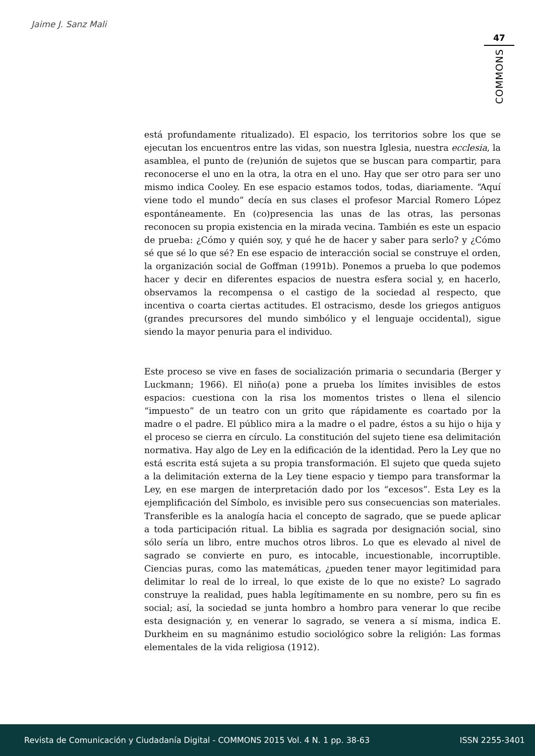Jaime J. Sanz Mali
47
COMMONS
está profundamente ritualizado). El espacio, los territorios sobre los que se ejecutan los encuentros entre las vidas, son nuestra Iglesia, nuestra ecclesia, la asamblea, el punto de (re)unión de sujetos que se buscan para compartir, para reconocerse el uno en la otra, la otra en el uno. Hay que ser otro para ser uno mismo indica Cooley. En ese espacio estamos todos, todas, diariamente. “Aquí viene todo el mundo” decía en sus clases el profesor Marcial Romero López espontáneamente. En (co)presencia las unas de las otras, las personas reconocen su propia existencia en la mirada vecina. También es este un espacio de prueba: ¿Cómo y quién soy, y qué he de hacer y saber para serlo? y ¿Cómo sé que sé lo que sé? En ese espacio de interacción social se construye el orden, la organización social de Goffman (1991b). Ponemos a prueba lo que podemos hacer y decir en diferentes espacios de nuestra esfera social y, en hacerlo, observamos la recompensa o el castigo de la sociedad al respecto, que incentiva o coarta ciertas actitudes. El ostracismo, desde los griegos antiguos (grandes precursores del mundo simbólico y el lenguaje occidental), sigue siendo la mayor penuria para el individuo.
Este proceso se vive en fases de socialización primaria o secundaria (Berger y Luckmann; 1966). El niño(a) pone a prueba los límites invisibles de estos espacios: cuestiona con la risa los momentos tristes o llena el silencio “impuesto” de un teatro con un grito que rápidamente es coartado por la madre o el padre. El público mira a la madre o el padre, éstos a su hijo o hija y el proceso se cierra en círculo. La constitución del sujeto tiene esa delimitación normativa. Hay algo de Ley en la edificación de la identidad. Pero la Ley que no está escrita está sujeta a su propia transformación. El sujeto que queda sujeto a la delimitación externa de la Ley tiene espacio y tiempo para transformar la Ley, en ese margen de interpretación dado por los “excesos”. Esta Ley es la ejemplificación del Símbolo, es invisible pero sus consecuencias son materiales. Transferible es la analogía hacia el concepto de sagrado, que se puede aplicar a toda participación ritual. La biblia es sagrada por designación social, sino sólo sería un libro, entre muchos otros libros. Lo que es elevado al nivel de sagrado se convierte en puro, es intocable, incuestionable, incorruptible. Ciencias puras, como las matemáticas, ¿pueden tener mayor legitimidad para delimitar lo real de lo irreal, lo que existe de lo que no existe? Lo sagrado construye la realidad, pues habla legítimamente en su nombre, pero su fin es social; así, la sociedad se junta hombro a hombro para venerar lo que recibe esta designación y, en venerar lo sagrado, se venera a sí misma, indica E. Durkheim en su magnánimo estudio sociológico sobre la religión: Las formas elementales de la vida religiosa (1912).
Revista de Comunicación y Ciudadanía Digital - COMMONS 2015 Vol. 4 N. 1 pp. 38-63 ISSN 2255-3401